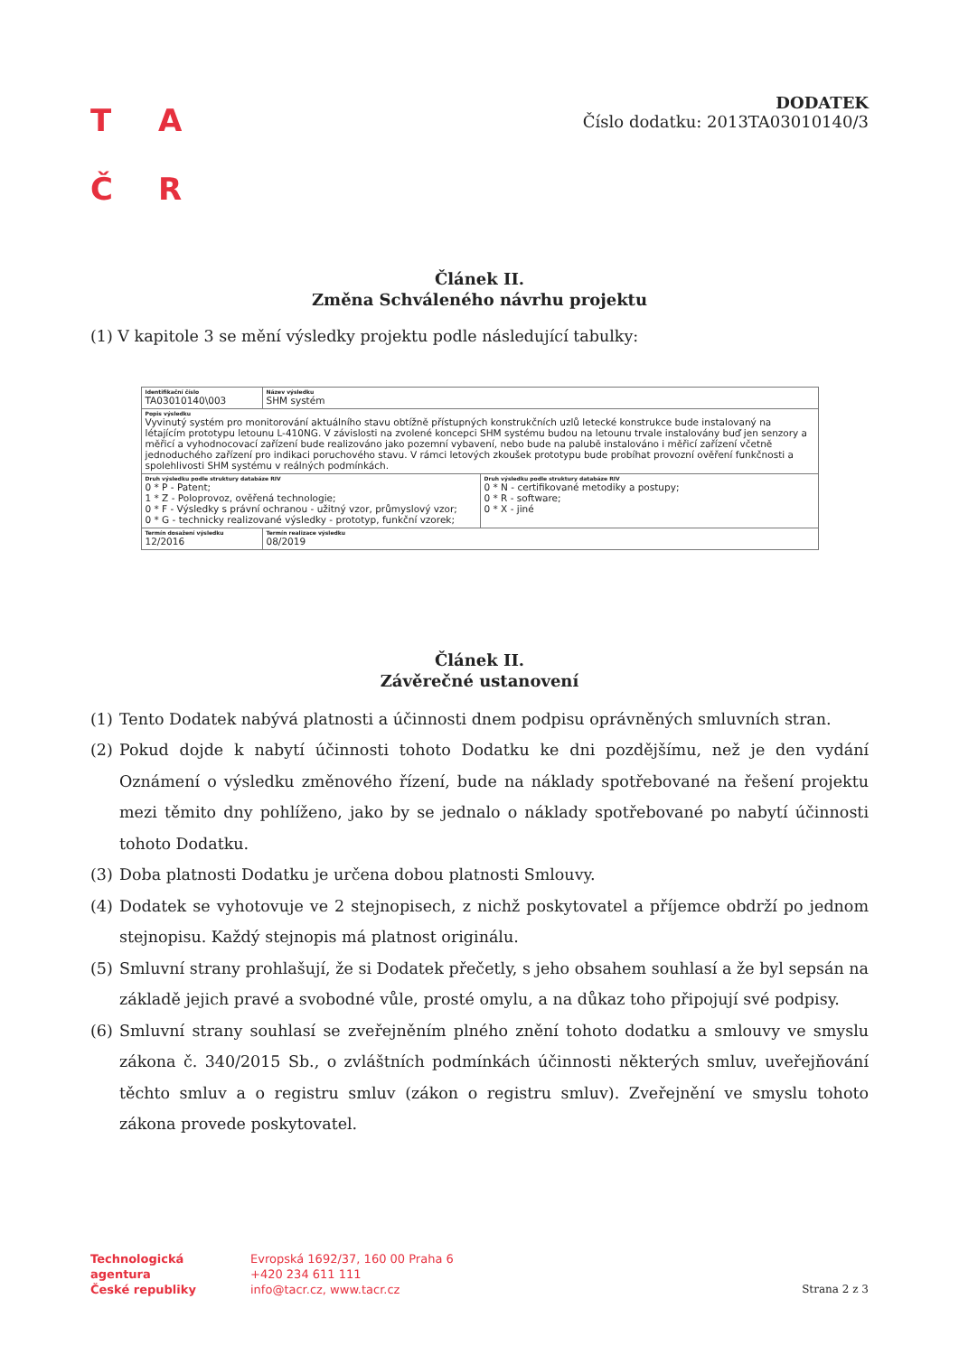T A
Č R
DODATEK
Číslo dodatku: 2013TA03010140/3
Článek II.
Změna Schváleného návrhu projektu
(1) V kapitole 3 se mění výsledky projektu podle následující tabulky:
| Identifikační číslo TA03010140\003 | Název výsledku SHM systém | |
| Popis výsledku Vyvinutý systém pro monitorování aktuálního stavu obtížně přístupných konstrukčních uzlů letecké konstrukce bude instalovaný na létajícím prototypu letounu L-410NG. V závislosti na zvolené koncepci SHM systému budou na letounu trvale instalovány buď jen senzory a měřicí a vyhodnocovací zařízení bude realizováno jako pozemní vybavení, nebo bude na palubě instalováno i měřicí zařízení včetně jednoduchého zařízení pro indikaci poruchového stavu. V rámci letových zkoušek prototypu bude probíhat provozní ověření funkčnosti a spolehlivosti SHM systému v reálných podmínkách. | | |
| Druh výsledku podle struktury databáze RIV 0 * P - Patent; 1 * Z - Poloprovoz, ověřená technologie; 0 * F - Výsledky s právní ochranou - užitný vzor, průmyslový vzor; 0 * G - technicky realizované výsledky - prototyp, funkční vzorek; | | Druh výsledku podle struktury databáze RIV 0 * N - certifikované metodiky a postupy; 0 * R - software; 0 * X - jiné |
| Termín dosažení výsledku 12/2016 | Termín realizace výsledku 08/2019 | |
Článek II.
Závěrečné ustanovení
(1) Tento Dodatek nabývá platnosti a účinnosti dnem podpisu oprávněných smluvních stran.
(2) Pokud dojde k nabytí účinnosti tohoto Dodatku ke dni pozdějšímu, než je den vydání Oznámení o výsledku změnového řízení, bude na náklady spotřebované na řešení projektu mezi těmito dny pohlíženo, jako by se jednalo o náklady spotřebované po nabytí účinnosti tohoto Dodatku.
(3) Doba platnosti Dodatku je určena dobou platnosti Smlouvy.
(4) Dodatek se vyhotovuje ve 2 stejnopisech, z nichž poskytovatel a příjemce obdrží po jednom stejnopisu. Každý stejnopis má platnost originálu.
(5) Smluvní strany prohlašují, že si Dodatek přečetly, s jeho obsahem souhlasí a že byl sepsán na základě jejich pravé a svobodné vůle, prosté omylu, a na důkaz toho připojují své podpisy.
(6) Smluvní strany souhlasí se zveřejněním plného znění tohoto dodatku a smlouvy ve smyslu zákona č. 340/2015 Sb., o zvláštních podmínkách účinnosti některých smluv, uveřejňování těchto smluv a o registru smluv (zákon o registru smluv). Zveřejnění ve smyslu tohoto zákona provede poskytovatel.
Technologická
agentura
České republiky
Evropská 1692/37, 160 00 Praha 6
+420 234 611 111
info@tacr.cz, www.tacr.cz
Strana 2 z 3